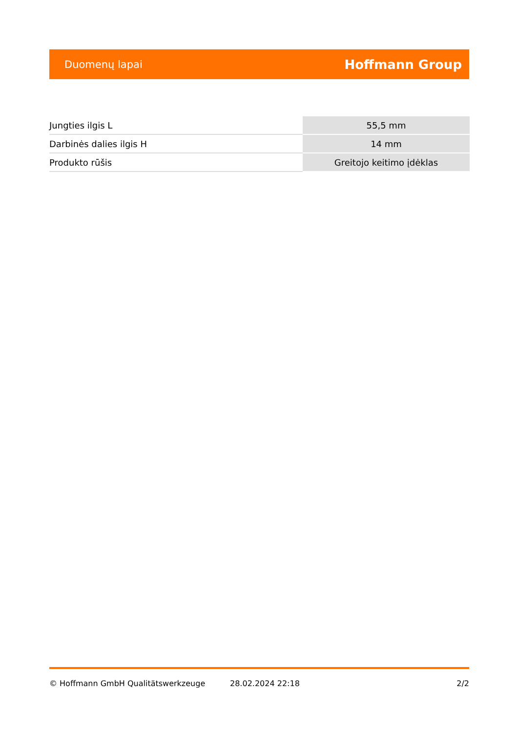Duomenų lapai Hoffmann Group
| Jungties ilgis L | 55,5 mm |
| Darbinės dalies ilgis H | 14 mm |
| Produkto rūšis | Greitojo keitimo įdėklas |
© Hoffmann GmbH Qualitätswerkzeuge 28.02.2024 22:18 2/2